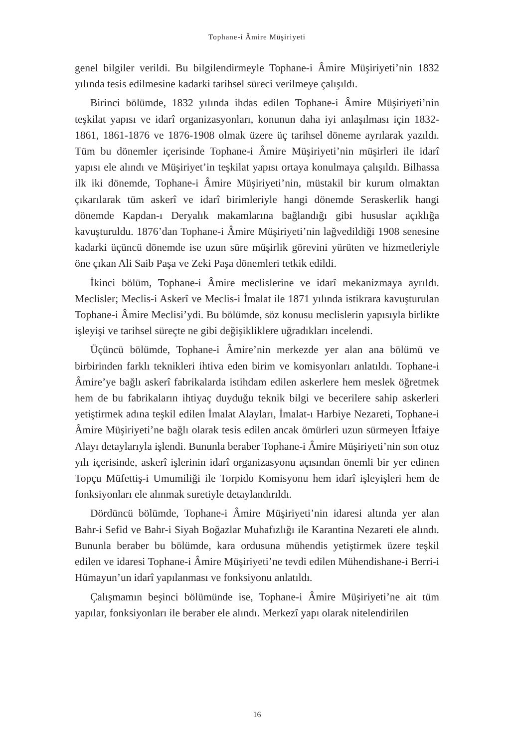Tophane-i Âmire Müşiriyeti
genel bilgiler verildi. Bu bilgilendirmeyle Tophane-i Âmire Müşiriyeti’nin 1832 yılında tesis edilmesine kadarki tarihsel süreci verilmeye çalışıldı.
Birinci bölümde, 1832 yılında ihdas edilen Tophane-i Âmire Müşiriyeti’nin teşkilat yapısı ve idarî organizasyonları, konunun daha iyi anlaşılması için 1832- 1861, 1861-1876 ve 1876-1908 olmak üzere üç tarihsel döneme ayrılarak yazıldı. Tüm bu dönemler içerisinde Tophane-i Âmire Müşiriyeti’nin müşirleri ile idarî yapısı ele alındı ve Müşiriyet’in teşkilat yapısı ortaya konulmaya çalışıldı. Bilhassa ilk iki dönemde, Tophane-i Âmire Müşiriyeti’nin, müstakil bir kurum olmaktan çıkarılarak tüm askerî ve idarî birimleriyle hangi dönemde Seraskerlik hangi dönemde Kapdan-ı Deryalık makamlarına bağlandığı gibi hususlar açıklığa kavuşturuldu. 1876’dan Tophane-i Âmire Müşiriyeti’nin lağvedildiği 1908 senesine kadarki üçüncü dönemde ise uzun süre müşirlik görevini yürüten ve hizmetleriyle öne çıkan Ali Saib Paşa ve Zeki Paşa dönemleri tetkik edildi.
İkinci bölüm, Tophane-i Âmire meclislerine ve idarî mekanizmaya ayrıldı. Meclisler; Meclis-i Askerî ve Meclis-i İmalat ile 1871 yılında istikrara kavuşturulan Tophane-i Âmire Meclisi’ydi. Bu bölümde, söz konusu meclislerin yapısıyla birlikte işleyişi ve tarihsel süreçte ne gibi değişikliklere uğradıkları incelendi.
Üçüncü bölümde, Tophane-i Âmire’nin merkezde yer alan ana bölümü ve birbirinden farklı teknikleri ihtiva eden birim ve komisyonları anlatıldı. Tophane-i Âmire’ye bağlı askerî fabrikalarda istihdam edilen askerlere hem meslek öğretmek hem de bu fabrikaların ihtiyaç duyduğu teknik bilgi ve becerilere sahip askerleri yetiştirmek adına teşkil edilen İmalat Alayları, İmalat-ı Harbiye Nezareti, Tophane-i Âmire Müşiriyeti’ne bağlı olarak tesis edilen ancak ömürleri uzun sürmeyen İtfaiye Alayı detaylarıyla işlendi. Bununla beraber Tophane-i Âmire Müşiriyeti’nin son otuz yılı içerisinde, askerî işlerinin idarî organizasyonu açısından önemli bir yer edinen Topçu Müfettiş-i Umumiliği ile Torpido Komisyonu hem idarî işleyişleri hem de fonksiyonları ele alınmak suretiyle detaylandırıldı.
Dördüncü bölümde, Tophane-i Âmire Müşiriyeti’nin idaresi altında yer alan Bahr-i Sefid ve Bahr-i Siyah Boğazlar Muhafızlığı ile Karantina Nezareti ele alındı. Bununla beraber bu bölümde, kara ordusuna mühendis yetiştirmek üzere teşkil edilen ve idaresi Tophane-i Âmire Müşiriyeti’ne tevdi edilen Mühendishane-i Berri-i Hümayun’un idarî yapılanması ve fonksiyonu anlatıldı.
Çalışmamın beşinci bölümünde ise, Tophane-i Âmire Müşiriyeti’ne ait tüm yapılar, fonksiyonları ile beraber ele alındı. Merkezî yapı olarak nitelendirilen
16